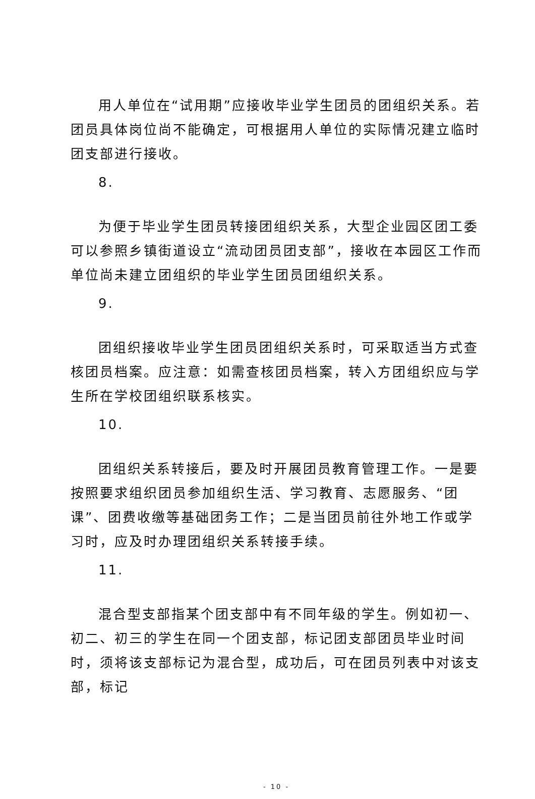用人单位在“试用期”应接收毕业学生团员的团组织关系。若团员具体岗位尚不能确定，可根据用人单位的实际情况建立临时团支部进行接收。
8.
为便于毕业学生团员转接团组织关系，大型企业园区团工委可以参照乡镇街道设立“流动团员团支部”，接收在本园区工作而单位尚未建立团组织的毕业学生团员团组织关系。
9.
团组织接收毕业学生团员团组织关系时，可采取适当方式查核团员档案。应注意：如需查核团员档案，转入方团组织应与学生所在学校团组织联系核实。
10.
团组织关系转接后，要及时开展团员教育管理工作。一是要按照要求组织团员参加组织生活、学习教育、志愿服务、“团课”、团费收缴等基础团务工作；二是当团员前往外地工作或学习时，应及时办理团组织关系转接手续。
11.
混合型支部指某个团支部中有不同年级的学生。例如初一、初二、初三的学生在同一个团支部，标记团支部团员毕业时间时，须将该支部标记为混合型，成功后，可在团员列表中对该支部，标记
- 10 -